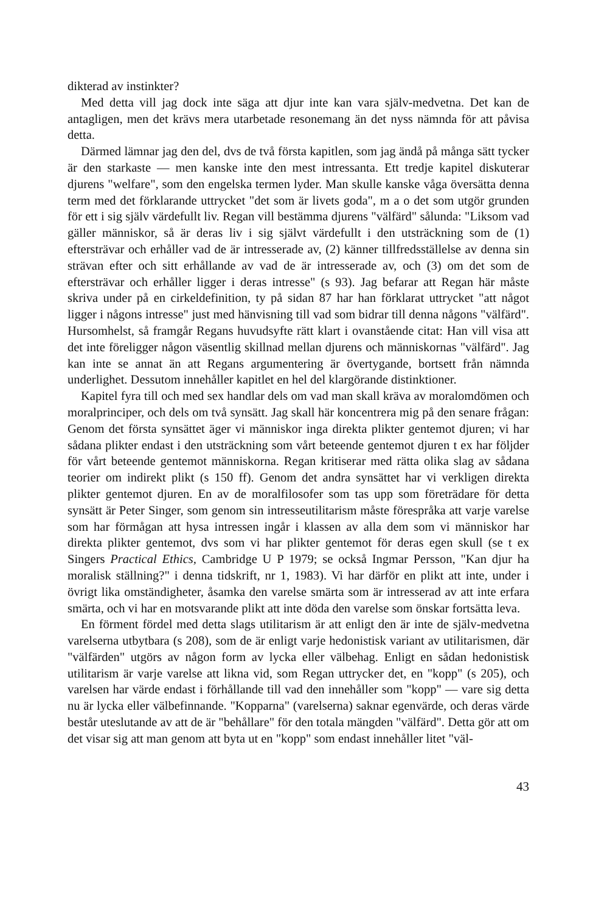dikterad av instinkter?
Med detta vill jag dock inte säga att djur inte kan vara själv-medvetna. Det kan de antagligen, men det krävs mera utarbetade resonemang än det nyss nämnda för att påvisa detta.
Därmed lämnar jag den del, dvs de två första kapitlen, som jag ändå på många sätt tycker är den starkaste — men kanske inte den mest intressanta. Ett tredje kapitel diskuterar djurens "welfare", som den engelska termen lyder. Man skulle kanske våga översätta denna term med det förklarande uttrycket "det som är livets goda", m a o det som utgör grunden för ett i sig själv värdefullt liv. Regan vill bestämma djurens "välfärd" sålunda: "Liksom vad gäller människor, så är deras liv i sig självt värdefullt i den utsträckning som de (1) eftersträvar och erhåller vad de är intresserade av, (2) känner tillfredsställelse av denna sin strävan efter och sitt erhållande av vad de är intresserade av, och (3) om det som de eftersträvar och erhåller ligger i deras intresse" (s 93). Jag befarar att Regan här måste skriva under på en cirkeldefinition, ty på sidan 87 har han förklarat uttrycket "att något ligger i någons intresse" just med hänvisning till vad som bidrar till denna någons "välfärd". Hursomhelst, så framgår Regans huvudsyfte rätt klart i ovanstående citat: Han vill visa att det inte föreligger någon väsentlig skillnad mellan djurens och människornas "välfärd". Jag kan inte se annat än att Regans argumentering är övertygande, bortsett från nämnda underlighet. Dessutom innehåller kapitlet en hel del klargörande distinktioner.
Kapitel fyra till och med sex handlar dels om vad man skall kräva av moralomdömen och moralprinciper, och dels om två synsätt. Jag skall här koncentrera mig på den senare frågan: Genom det första synsättet äger vi människor inga direkta plikter gentemot djuren; vi har sådana plikter endast i den utsträckning som vårt beteende gentemot djuren t ex har följder för vårt beteende gentemot människorna. Regan kritiserar med rätta olika slag av sådana teorier om indirekt plikt (s 150 ff). Genom det andra synsättet har vi verkligen direkta plikter gentemot djuren. En av de moralfilosofer som tas upp som företrädare för detta synsätt är Peter Singer, som genom sin intresseutilitarism måste förespråka att varje varelse som har förmågan att hysa intressen ingår i klassen av alla dem som vi människor har direkta plikter gentemot, dvs som vi har plikter gentemot för deras egen skull (se t ex Singers Practical Ethics, Cambridge U P 1979; se också Ingmar Persson, "Kan djur ha moralisk ställning?" i denna tidskrift, nr 1, 1983). Vi har därför en plikt att inte, under i övrigt lika omständigheter, åsamka den varelse smärta som är intresserad av att inte erfara smärta, och vi har en motsvarande plikt att inte döda den varelse som önskar fortsätta leva.
En förment fördel med detta slags utilitarism är att enligt den är inte de själv-medvetna varelserna utbytbara (s 208), som de är enligt varje hedonistisk variant av utilitarismen, där "välfärden" utgörs av någon form av lycka eller välbehag. Enligt en sådan hedonistisk utilitarism är varje varelse att likna vid, som Regan uttrycker det, en "kopp" (s 205), och varelsen har värde endast i förhållande till vad den innehåller som "kopp" — vare sig detta nu är lycka eller välbefinnande. "Kopparna" (varelserna) saknar egenvärde, och deras värde består uteslutande av att de är "behållare" för den totala mängden "välfärd". Detta gör att om det visar sig att man genom att byta ut en "kopp" som endast innehåller litet "väl-
43